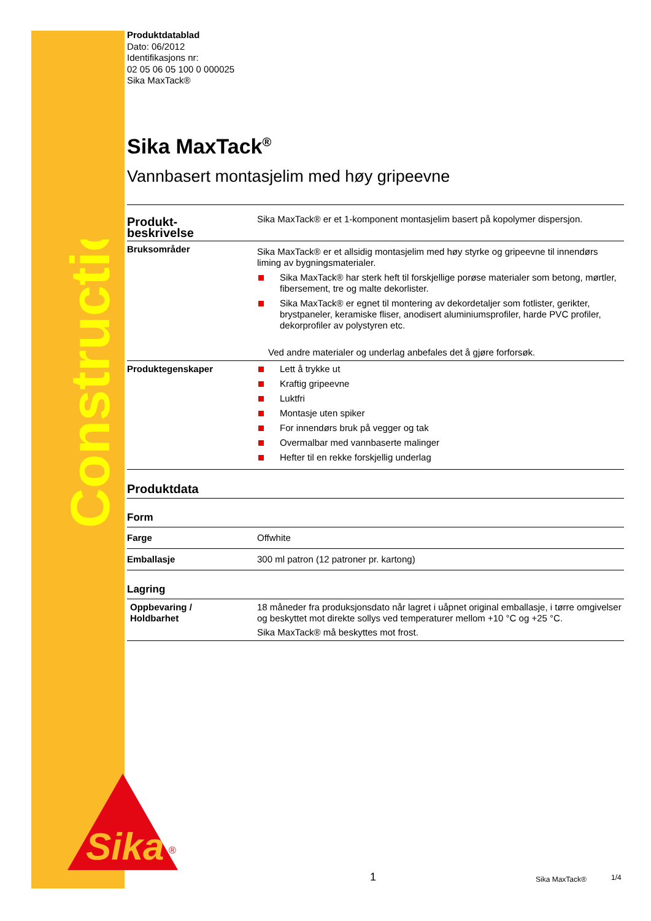Construction
Sika
®
Produktdatablad
Dato: 06/2012
Identifikasjons nr:
02 05 06 05 100 0 000025
Sika MaxTack®
Sika MaxTack<sup>®</sup>
Vannbasert montasjelim med høy gripeevne
| Produkt- beskrivelse | Sika MaxTack® er et 1-komponent montasjelim basert på kopolymer dispersjon. |
| Bruksområder | Sika MaxTack® er et allsidig montasjelim med høy styrke og gripeevne til innendørs liming av bygningsmaterialer. Sika MaxTack® har sterk heft til forskjellige porøse materialer som betong, mørtler, fibersement, tre og malte dekorlister. Sika MaxTack® er egnet til montering av dekordetaljer som fotlister, gerikter, brystpaneler, keramiske fliser, anodisert aluminiumsprofiler, harde PVC profiler, dekorprofiler av polystyren etc. Ved andre materialer og underlag anbefales det å gjøre forforsøk. |
| Produktegenskaper | Lett å trykke ut Kraftig gripeevne Luktfri Montasje uten spiker For innendørs bruk på vegger og tak Overmalbar med vannbaserte malinger Hefter til en rekke forskjellig underlag |
| Produktdata | |
| Form | |
| Farge | Offwhite |
| Emballasje | 300 ml patron (12 patroner pr. kartong) |
| Lagring | |
| Oppbevaring / Holdbarhet | 18 måneder fra produksjonsdato når lagret i uåpnet original emballasje, i tørre omgivelser og beskyttet mot direkte sollys ved temperaturer mellom +10 °C og +25 °C. Sika MaxTack® må beskyttes mot frost. |
1 Sika MaxTack® 1/4